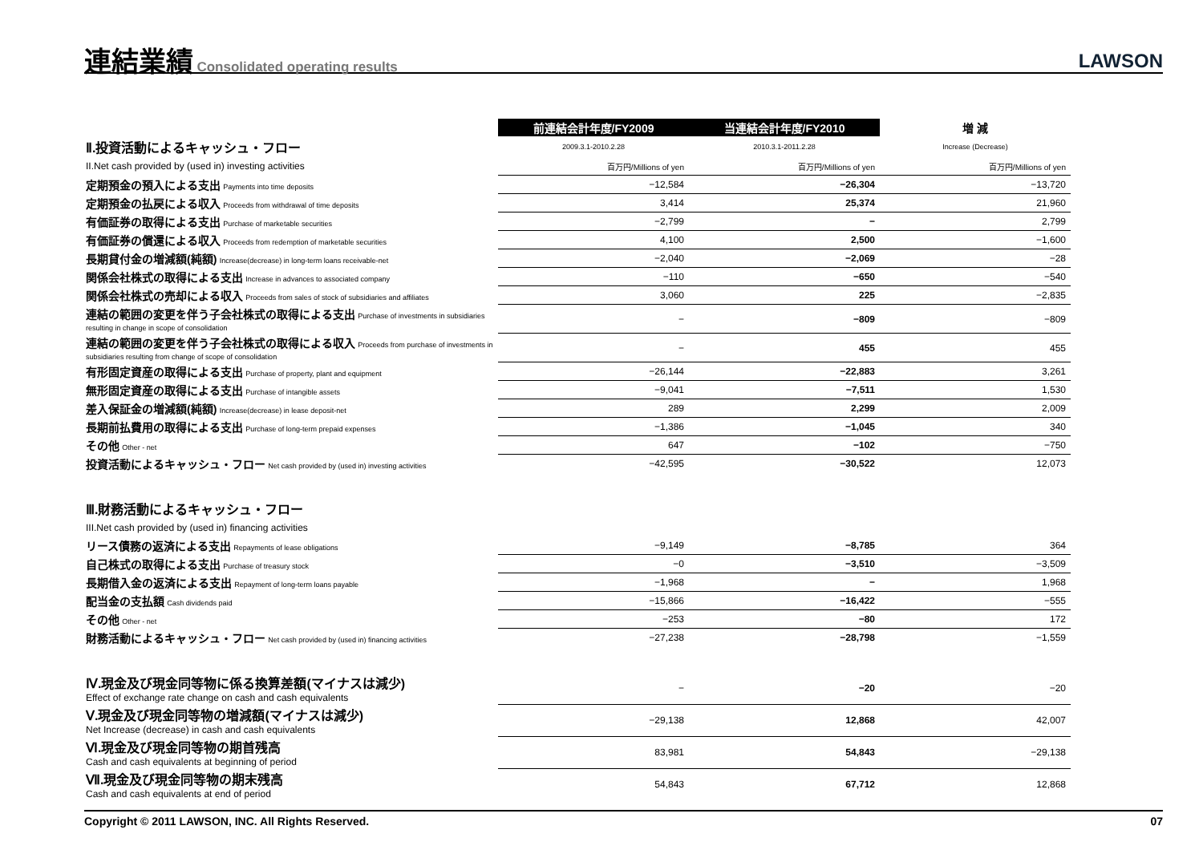連結業績
Consolidated operating results
LAWSON
| | 前連結会計年度/FY2009 | 当連結会計年度/FY2010 | 増 減 |
| Ⅱ.投資活動によるキャッシュ・フロー | 2009.3.1-2010.2.28 | 2010.3.1-2011.2.28 | Increase (Decrease) |
| II.Net cash provided by (used in) investing activities | 百万円/Millions of yen | 百万円/Millions of yen | 百万円/Millions of yen |
| 定期預金の預入による支出 Payments into time deposits | −12,584 | −26,304 | −13,720 |
| 定期預金の払戻による収入 Proceeds from withdrawal of time deposits | 3,414 | 25,374 | 21,960 |
| 有価証券の取得による支出 Purchase of marketable securities | −2,799 | − | 2,799 |
| 有価証券の償還による収入 Proceeds from redemption of marketable securities | 4,100 | 2,500 | −1,600 |
| 長期貸付金の増減額(純額) Increase(decrease) in long-term loans receivable-net | −2,040 | −2,069 | −28 |
| 関係会社株式の取得による支出 Increase in advances to associated company | −110 | −650 | −540 |
| 関係会社株式の売却による収入 Proceeds from sales of stock of subsidiaries and affiliates | 3,060 | 225 | −2,835 |
| 連結の範囲の変更を伴う子会社株式の取得による支出 Purchase of investments in subsidiaries resulting in change in scope of consolidation | − | −809 | −809 |
| 連結の範囲の変更を伴う子会社株式の取得による収入 Proceeds from purchase of investments in subsidiaries resulting from change of scope of consolidation | − | 455 | 455 |
| 有形固定資産の取得による支出 Purchase of property, plant and equipment | −26,144 | −22,883 | 3,261 |
| 無形固定資産の取得による支出 Purchase of intangible assets | −9,041 | −7,511 | 1,530 |
| 差入保証金の増減額(純額) Increase(decrease) in lease deposit-net | 289 | 2,299 | 2,009 |
| 長期前払費用の取得による支出 Purchase of long-term prepaid expenses | −1,386 | −1,045 | 340 |
| その他 Other - net | 647 | −102 | −750 |
| 投資活動によるキャッシュ・フロー Net cash provided by (used in) investing activities | −42,595 | −30,522 | 12,073 |
| Ⅲ.財務活動によるキャッシュ・フロー | | | |
| III.Net cash provided by (used in) financing activities | | | |
| リース債務の返済による支出 Repayments of lease obligations | −9,149 | −8,785 | 364 |
| 自己株式の取得による支出 Purchase of treasury stock | −0 | −3,510 | −3,509 |
| 長期借入金の返済による支出 Repayment of long-term loans payable | −1,968 | − | 1,968 |
| 配当金の支払額 Cash dividends paid | −15,866 | −16,422 | −555 |
| その他 Other - net | −253 | −80 | 172 |
| 財務活動によるキャッシュ・フロー Net cash provided by (used in) financing activities | −27,238 | −28,798 | −1,559 |
| Ⅳ.現金及び現金同等物に係る換算差額(マイナスは減少) Effect of exchange rate change on cash and cash equivalents | − | −20 | −20 |
| Ⅴ.現金及び現金同等物の増減額(マイナスは減少) Net Increase (decrease) in cash and cash equivalents | −29,138 | 12,868 | 42,007 |
| Ⅵ.現金及び現金同等物の期首残高 Cash and cash equivalents at beginning of period | 83,981 | 54,843 | −29,138 |
| Ⅶ.現金及び現金同等物の期末残高 Cash and cash equivalents at end of period | 54,843 | 67,712 | 12,868 |
Copyright © 2011 LAWSON, INC. All Rights Reserved. 07